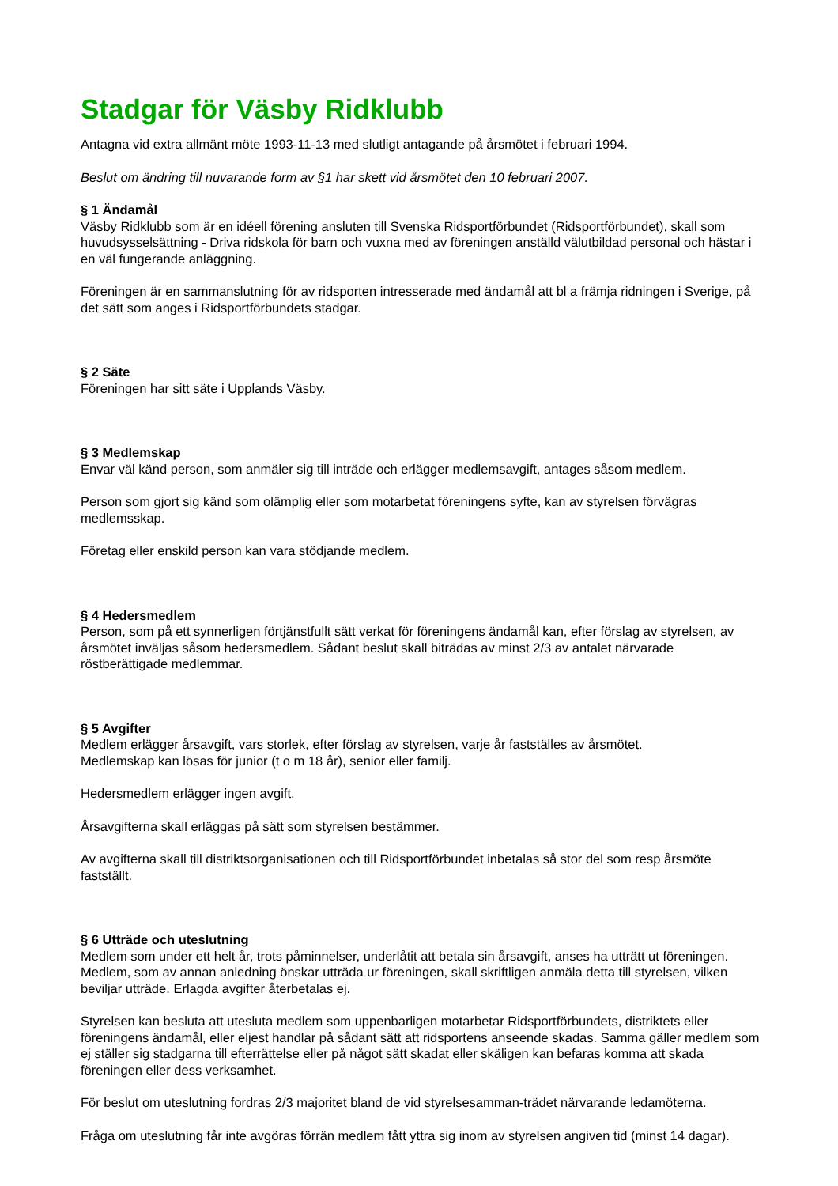Stadgar för Väsby Ridklubb
Antagna vid extra allmänt möte 1993-11-13 med slutligt antagande på årsmötet i februari 1994.
Beslut om ändring till nuvarande form av §1 har skett vid årsmötet den 10 februari 2007.
§ 1 Ändamål
Väsby Ridklubb som är en idéell förening ansluten till Svenska Ridsportförbundet (Ridsportförbundet), skall som huvudsysselsättning - Driva ridskola för barn och vuxna med av föreningen anställd välutbildad personal och hästar i en väl fungerande anläggning.
Föreningen är en sammanslutning för av ridsporten intresserade med ändamål att bl a främja ridningen i Sverige, på det sätt som anges i Ridsportförbundets stadgar.
§ 2 Säte
Föreningen har sitt säte i Upplands Väsby.
§ 3 Medlemskap
Envar väl känd person, som anmäler sig till inträde och erlägger medlemsavgift, antages såsom medlem.
Person som gjort sig känd som olämplig eller som motarbetat föreningens syfte, kan av styrelsen förvägras medlemsskap.
Företag eller enskild person kan vara stödjande medlem.
§ 4 Hedersmedlem
Person, som på ett synnerligen förtjänstfullt sätt verkat för föreningens ändamål kan, efter förslag av styrelsen, av årsmötet inväljas såsom hedersmedlem. Sådant beslut skall biträdas av minst 2/3 av antalet närvarade röstberättigade medlemmar.
§ 5 Avgifter
Medlem erlägger årsavgift, vars storlek, efter förslag av styrelsen, varje år fastställes av årsmötet.
Medlemskap kan lösas för junior (t o m 18 år), senior eller familj.
Hedersmedlem erlägger ingen avgift.
Årsavgifterna skall erläggas på sätt som styrelsen bestämmer.
Av avgifterna skall till distriktsorganisationen och till Ridsportförbundet inbetalas så stor del som resp årsmöte fastställt.
§ 6 Utträde och uteslutning
Medlem som under ett helt år, trots påminnelser, underlåtit att betala sin årsavgift, anses ha utträtt ut föreningen. Medlem, som av annan anledning önskar utträda ur föreningen, skall skriftligen anmäla detta till styrelsen, vilken beviljar utträde. Erlagda avgifter återbetalas ej.
Styrelsen kan besluta att utesluta medlem som uppenbarligen motarbetar Ridsportförbundets, distriktets eller föreningens ändamål, eller eljest handlar på sådant sätt att ridsportens anseende skadas. Samma gäller medlem som ej ställer sig stadgarna till efterrättelse eller på något sätt skadat eller skäligen kan befaras komma att skada föreningen eller dess verksamhet.
För beslut om uteslutning fordras 2/3 majoritet bland de vid styrelsesamman-trädet närvarande ledamöterna.
Fråga om uteslutning får inte avgöras förrän medlem fått yttra sig inom av styrelsen angiven tid (minst 14 dagar).